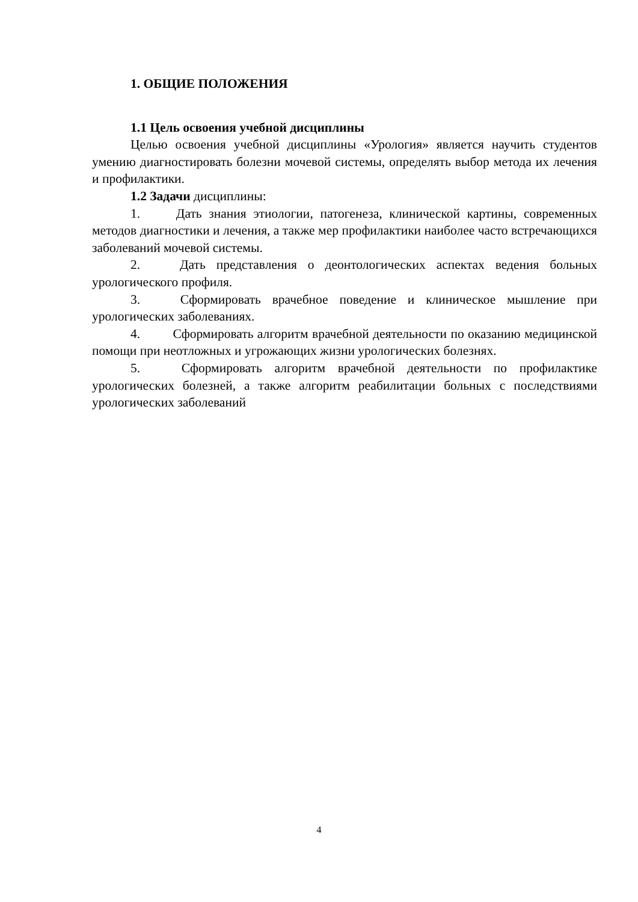1. ОБЩИЕ ПОЛОЖЕНИЯ
1.1 Цель освоения учебной дисциплины
Целью освоения учебной дисциплины «Урология» является научить студентов умению диагностировать болезни мочевой системы, определять выбор метода их лечения и профилактики.
1.2 Задачи дисциплины:
1. Дать знания этиологии, патогенеза, клинической картины, современных методов диагностики и лечения, а также мер профилактики наиболее часто встречающихся заболеваний мочевой системы.
2. Дать представления о деонтологических аспектах ведения больных урологического профиля.
3. Сформировать врачебное поведение и клиническое мышление при урологических заболеваниях.
4. Сформировать алгоритм врачебной деятельности по оказанию медицинской помощи при неотложных и угрожающих жизни урологических болезнях.
5. Сформировать алгоритм врачебной деятельности по профилактике урологических болезней, а также алгоритм реабилитации больных с последствиями урологических заболеваний
4